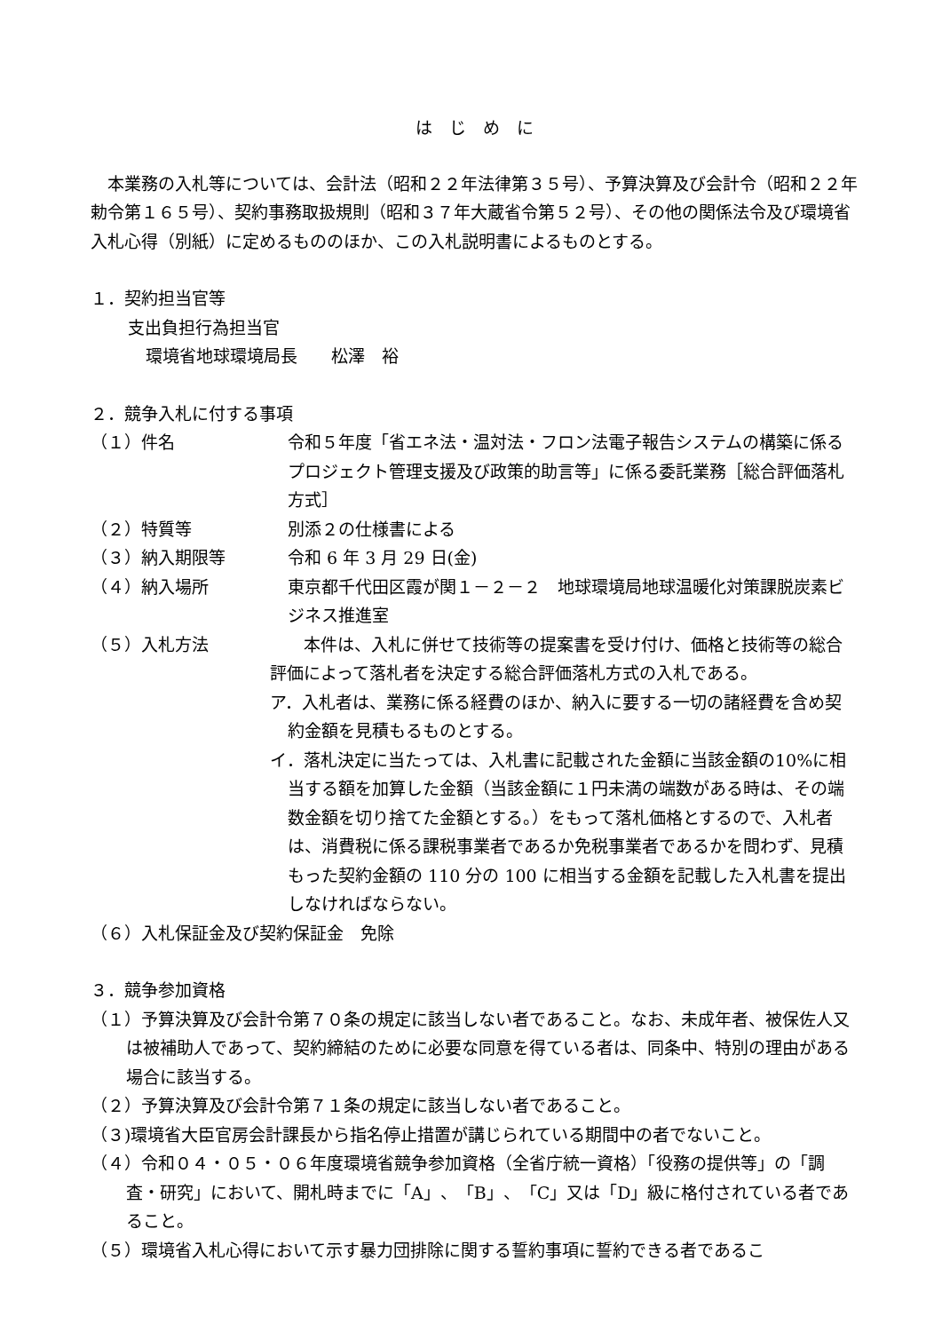は　じ　め　に
　本業務の入札等については、会計法（昭和２２年法律第３５号）、予算決算及び会計令（昭和２２年勅令第１６５号）、契約事務取扱規則（昭和３７年大蔵省令第５２号）、その他の関係法令及び環境省入札心得（別紙）に定めるもののほか、この入札説明書によるものとする。
１．契約担当官等
支出負担行為担当官
環境省地球環境局長　　松澤　裕
２．競争入札に付する事項
（１）件名 令和５年度「省エネ法・温対法・フロン法電子報告システムの構築に係るプロジェクト管理支援及び政策的助言等」に係る委託業務［総合評価落札方式］
（２）特質等 別添２の仕様書による
（３）納入期限等 令和 6 年 3 月 29 日(金)
（４）納入場所 東京都千代田区霞が関１－２－２　地球環境局地球温暖化対策課脱炭素ビジネス推進室
（５）入札方法 　　本件は、入札に併せて技術等の提案書を受け付け、価格と技術等の総合評価によって落札者を決定する総合評価落札方式の入札である。
ア．入札者は、業務に係る経費のほか、納入に要する一切の諸経費を含め契約金額を見積もるものとする。
イ．落札決定に当たっては、入札書に記載された金額に当該金額の10%に相当する額を加算した金額（当該金額に１円未満の端数がある時は、その端数金額を切り捨てた金額とする。）をもって落札価格とするので、入札者は、消費税に係る課税事業者であるか免税事業者であるかを問わず、見積もった契約金額の 110 分の 100 に相当する金額を記載した入札書を提出しなければならない。
（６）入札保証金及び契約保証金　免除
３．競争参加資格
（１）予算決算及び会計令第７０条の規定に該当しない者であること。なお、未成年者、被保佐人又は被補助人であって、契約締結のために必要な同意を得ている者は、同条中、特別の理由がある場合に該当する。
（２）予算決算及び会計令第７１条の規定に該当しない者であること。
（３)環境省大臣官房会計課長から指名停止措置が講じられている期間中の者でないこと。
（４）令和０４・０５・０６年度環境省競争参加資格（全省庁統一資格）「役務の提供等」の「調査・研究」において、開札時までに「A」、「B」、「C」又は「D」級に格付されている者であること。
（５）環境省入札心得において示す暴力団排除に関する誓約事項に誓約できる者であるこ